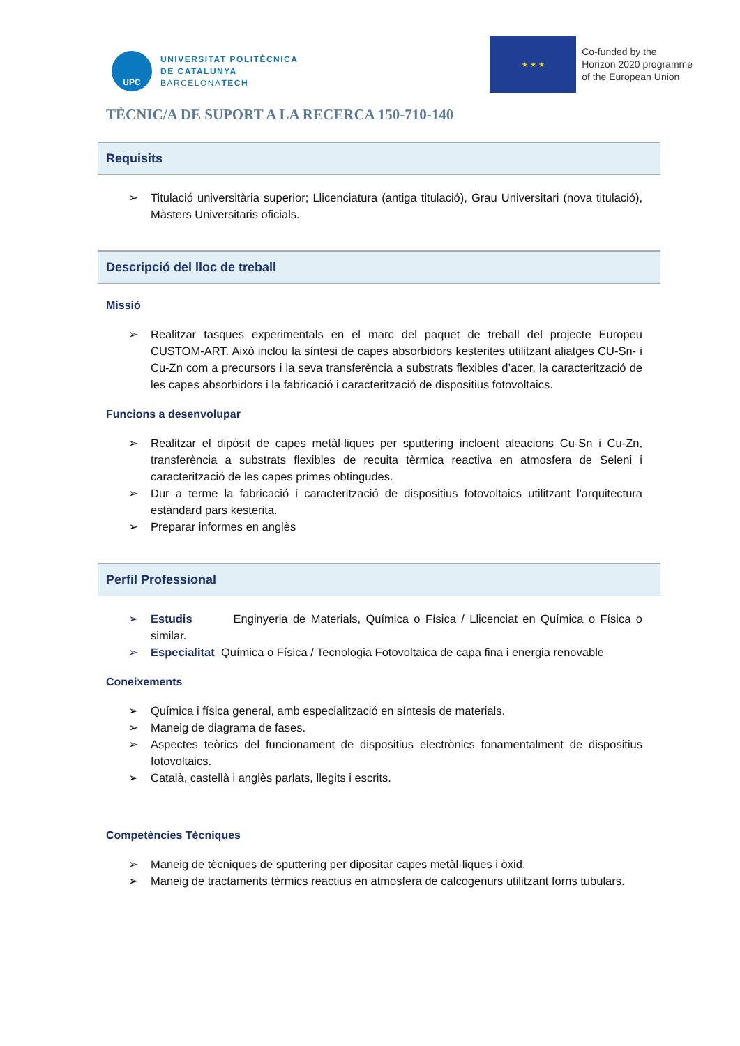UPC
UNIVERSITAT POLITÈCNICA
DE CATALUNYA
BARCELONATECH
★ ★ ★
Co-funded by the
Horizon 2020 programme
of the European Union
TÈCNIC/A DE SUPORT A LA RECERCA 150-710-140
Requisits
➢ Titulació universitària superior; Llicenciatura (antiga titulació), Grau Universitari (nova titulació), Màsters Universitaris oficials.
Descripció del lloc de treball
Missió
➢ Realitzar tasques experimentals en el marc del paquet de treball del projecte Europeu CUSTOM-ART. Això inclou la síntesi de capes absorbidors kesterites utilitzant aliatges CU-Sn- i Cu-Zn com a precursors i la seva transferència a substrats flexibles d’acer, la caracterització de les capes absorbidors i la fabricació i caracterització de dispositius fotovoltaics.
Funcions a desenvolupar
➢ Realitzar el dipòsit de capes metàl·liques per sputtering incloent aleacions Cu-Sn i Cu-Zn, transferència a substrats flexibles de recuita tèrmica reactiva en atmosfera de Seleni i caracterització de les capes primes obtingudes.
➢ Dur a terme la fabricació i caracterització de dispositius fotovoltaics utilitzant l'arquitectura estàndard pars kesterita.
➢ Preparar informes en anglès
Perfil Professional
➢ Estudis Enginyeria de Materials, Química o Física / Llicenciat en Química o Física o similar.
➢ Especialitat Química o Física / Tecnologia Fotovoltaica de capa fina i energia renovable
Coneixements
➢ Química i física general, amb especialització en síntesis de materials.
➢ Maneig de diagrama de fases.
➢ Aspectes teòrics del funcionament de dispositius electrònics fonamentalment de dispositius fotovoltaics.
➢ Català, castellà i anglès parlats, llegits i escrits.
Competències Tècniques
➢ Maneig de tècniques de sputtering per dipositar capes metàl·liques i òxid.
➢ Maneig de tractaments tèrmics reactius en atmosfera de calcogenurs utilitzant forns tubulars.